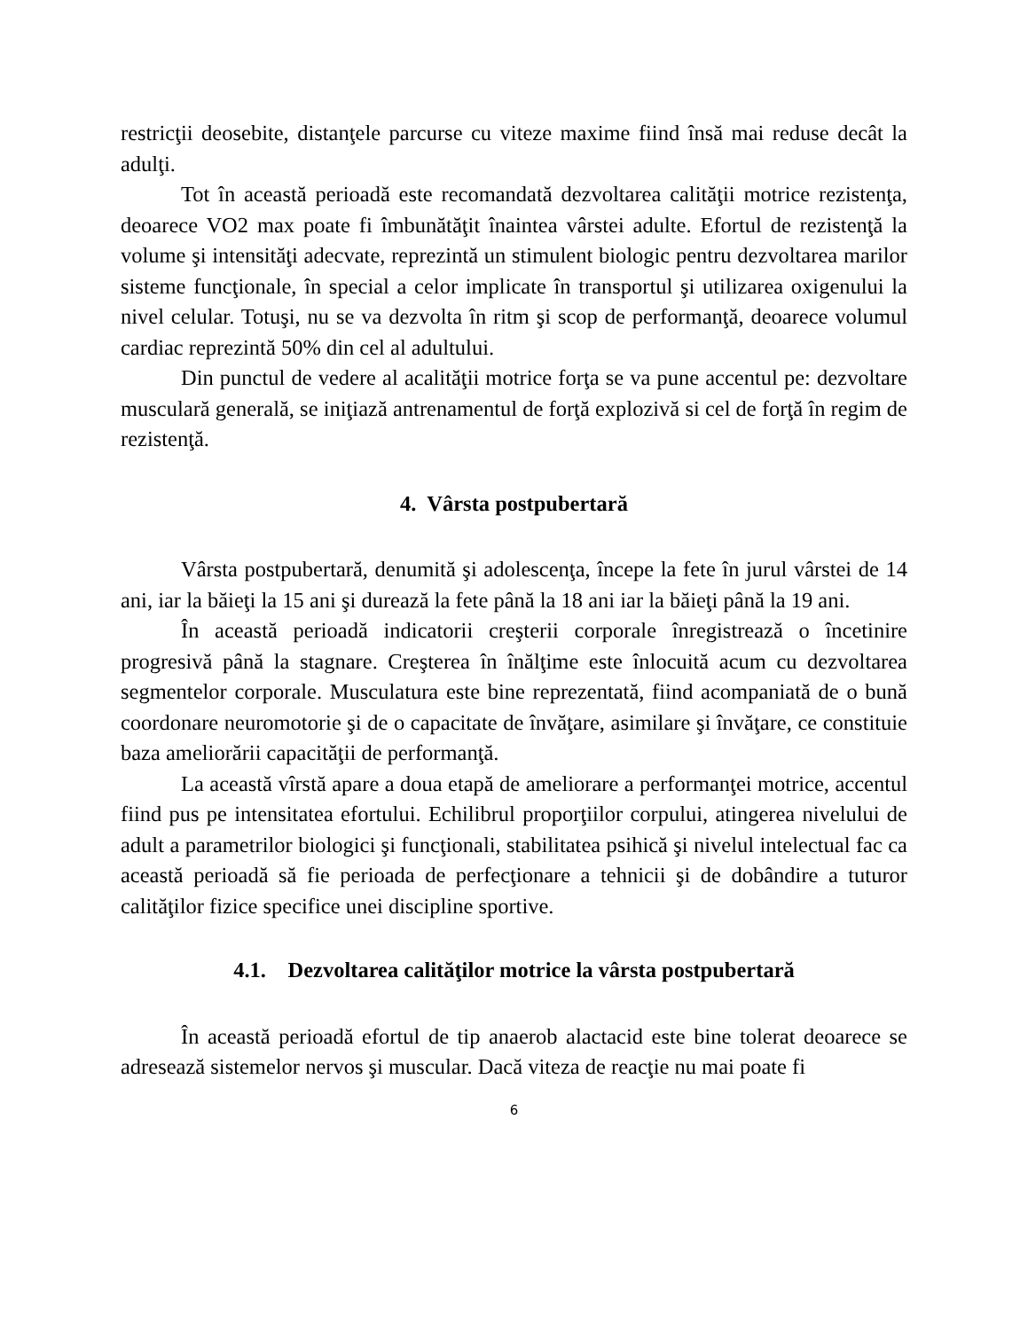restricţii deosebite, distanţele parcurse cu viteze maxime fiind însă mai reduse decât la adulţi.
Tot în această perioadă este recomandată dezvoltarea calităţii motrice rezistenţa, deoarece VO2 max poate fi îmbunătăţit înaintea vârstei adulte. Efortul de rezistenţă la volume şi intensităţi adecvate, reprezintă un stimulent biologic pentru dezvoltarea marilor sisteme funcţionale, în special a celor implicate în transportul şi utilizarea oxigenului la nivel celular. Totuşi, nu se va dezvolta în ritm şi scop de performanţă, deoarece volumul cardiac reprezintă 50% din cel al adultului.
Din punctul de vedere al acalităţii motrice forţa se va pune accentul pe: dezvoltare musculară generală, se iniţiază antrenamentul de forţă explozivă si cel de forţă în regim de rezistenţă.
4. Vârsta postpubertară
Vârsta postpubertară, denumită şi adolescenţa, începe la fete în jurul vârstei de 14 ani, iar la băieţi la 15 ani şi durează la fete până la 18 ani iar la băieţi până la 19 ani.
În această perioadă indicatorii creşterii corporale înregistrează o încetinire progresivă până la stagnare. Creşterea în înălţime este înlocuită acum cu dezvoltarea segmentelor corporale. Musculatura este bine reprezentată, fiind acompaniată de o bună coordonare neuromotorie şi de o capacitate de învăţare, asimilare şi învăţare, ce constituie baza ameliorării capacităţii de performanţă.
La această vîrstă apare a doua etapă de ameliorare a performanţei motrice, accentul fiind pus pe intensitatea efortului. Echilibrul proporţiilor corpului, atingerea nivelului de adult a parametrilor biologici şi funcţionali, stabilitatea psihică şi nivelul intelectual fac ca această perioadă să fie perioada de perfecţionare a tehnicii şi de dobândire a tuturor calităţilor fizice specifice unei discipline sportive.
4.1. Dezvoltarea calităţilor motrice la vârsta postpubertară
În această perioadă efortul de tip anaerob alactacid este bine tolerat deoarece se adresează sistemelor nervos şi muscular. Dacă viteza de reacţie nu mai poate fi
6